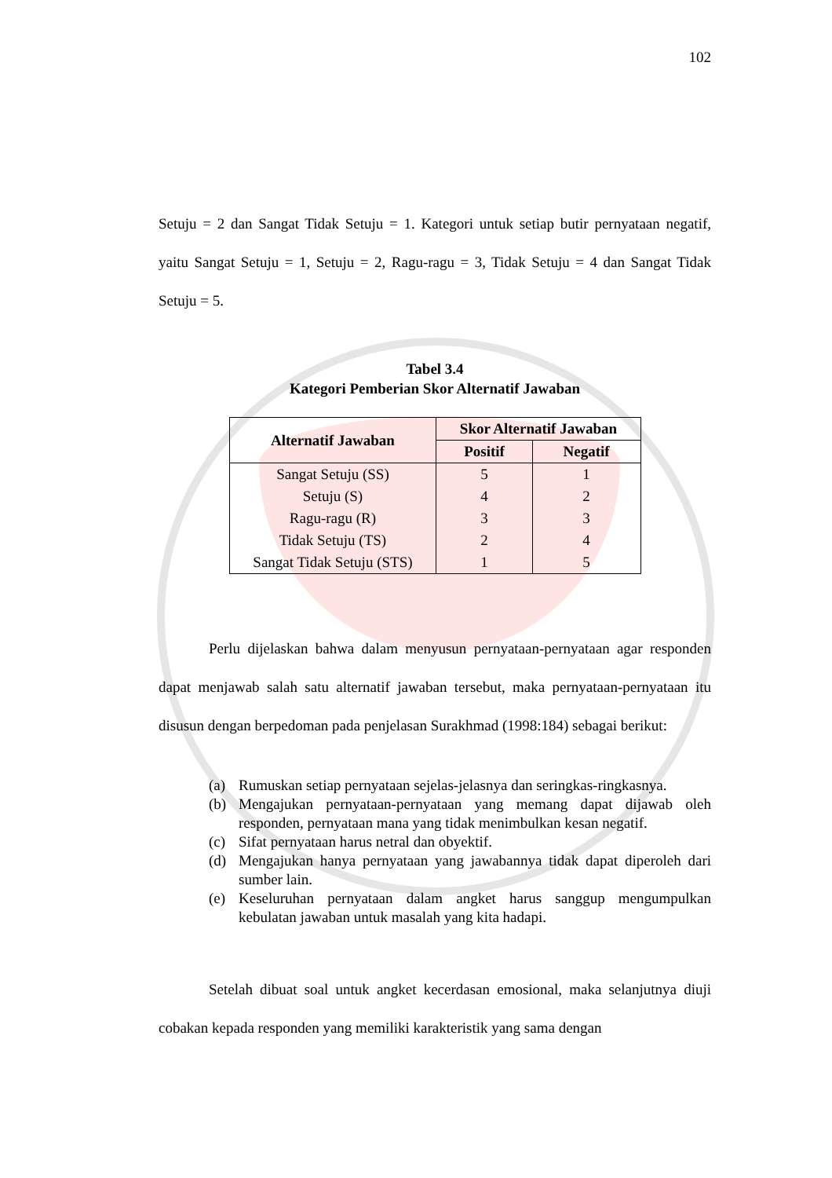102
Setuju = 2 dan Sangat Tidak Setuju = 1. Kategori untuk setiap butir pernyataan negatif, yaitu Sangat Setuju = 1, Setuju = 2, Ragu-ragu = 3, Tidak Setuju = 4 dan Sangat Tidak Setuju = 5.
Tabel 3.4
Kategori Pemberian Skor Alternatif Jawaban
| Alternatif Jawaban | Skor Alternatif Jawaban | |
| --- | --- | --- |
| | Positif | Negatif |
| Sangat Setuju (SS) | 5 | 1 |
| Setuju (S) | 4 | 2 |
| Ragu-ragu (R) | 3 | 3 |
| Tidak Setuju (TS) | 2 | 4 |
| Sangat Tidak Setuju (STS) | 1 | 5 |
Perlu dijelaskan bahwa dalam menyusun pernyataan-pernyataan agar responden dapat menjawab salah satu alternatif jawaban tersebut, maka pernyataan-pernyataan itu disusun dengan berpedoman pada penjelasan Surakhmad (1998:184) sebagai berikut:
(a) Rumuskan setiap pernyataan sejelas-jelasnya dan seringkas-ringkasnya.
(b) Mengajukan pernyataan-pernyataan yang memang dapat dijawab oleh responden, pernyataan mana yang tidak menimbulkan kesan negatif.
(c) Sifat pernyataan harus netral dan obyektif.
(d) Mengajukan hanya pernyataan yang jawabannya tidak dapat diperoleh dari sumber lain.
(e) Keseluruhan pernyataan dalam angket harus sanggup mengumpulkan kebulatan jawaban untuk masalah yang kita hadapi.
Setelah dibuat soal untuk angket kecerdasan emosional, maka selanjutnya diuji cobakan kepada responden yang memiliki karakteristik yang sama dengan